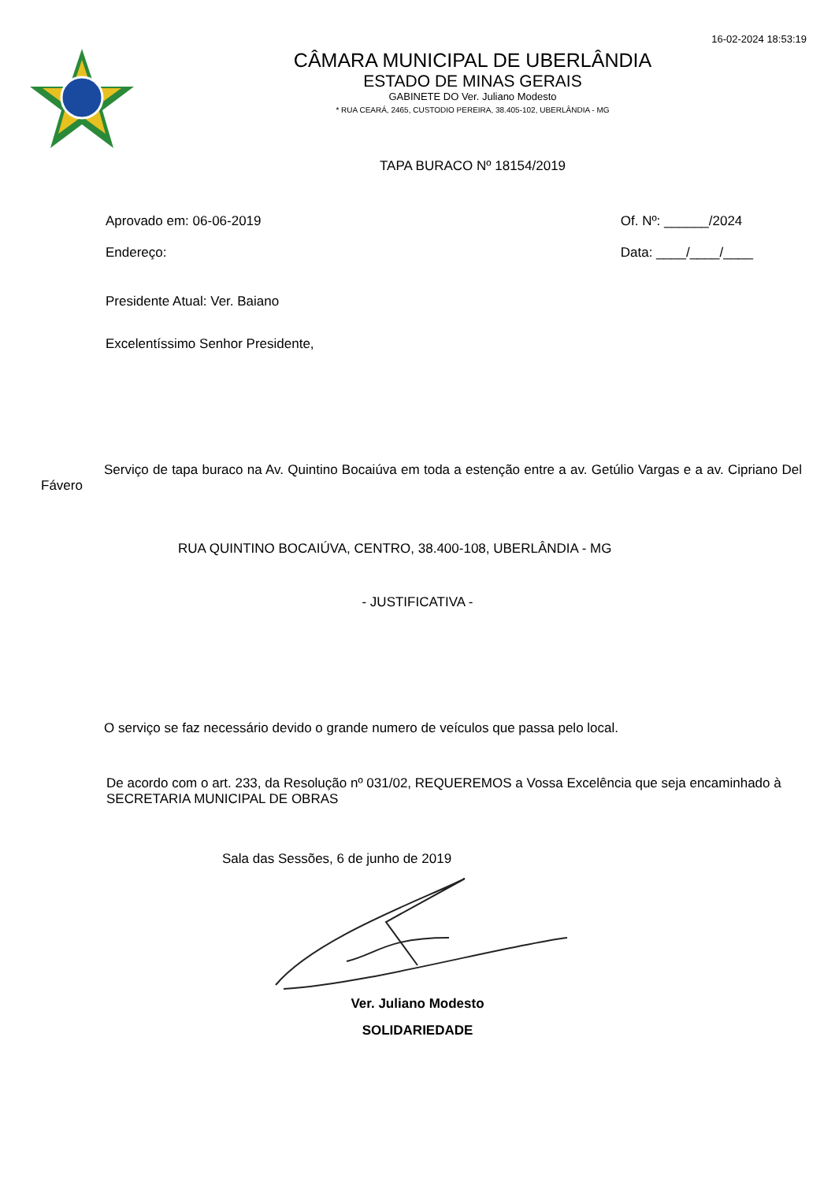16-02-2024 18:53:19
CÂMARA MUNICIPAL DE UBERLÂNDIA
ESTADO DE MINAS GERAIS
GABINETE DO Ver. Juliano Modesto
* RUA CEARÁ, 2465, CUSTODIO PEREIRA, 38.405-102, UBERLÂNDIA - MG
TAPA BURACO Nº 18154/2019
Aprovado em: 06-06-2019
Endereço:
Of. Nº: ______/2024
Data: ____/____/____
Presidente Atual: Ver. Baiano
Excelentíssimo Senhor Presidente,
Serviço de tapa buraco na Av. Quintino Bocaiúva em toda a estenção entre a av. Getúlio Vargas e a av. Cipriano Del Fávero
RUA QUINTINO BOCAIÚVA, CENTRO, 38.400-108, UBERLÂNDIA - MG
- JUSTIFICATIVA -
O serviço se faz necessário devido o grande numero de veículos que passa pelo local.
De acordo com o art. 233, da Resolução nº 031/02, REQUEREMOS a Vossa Excelência que seja encaminhado à SECRETARIA MUNICIPAL DE OBRAS
Sala das Sessões, 6 de junho de 2019
Ver. Juliano Modesto
SOLIDARIEDADE